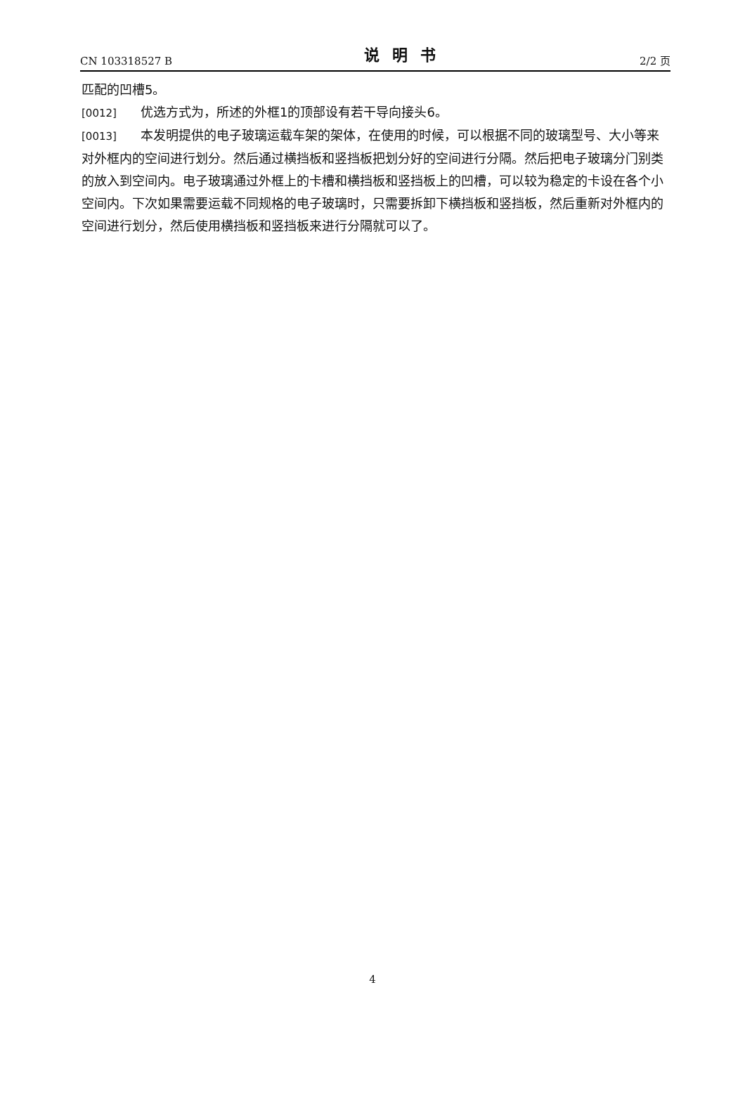CN 103318527 B 说明书 2/2 页
匹配的凹槽5。
[0012] 优选方式为，所述的外框1的顶部设有若干导向接头6。
[0013] 本发明提供的电子玻璃运载车架的架体，在使用的时候，可以根据不同的玻璃型号、大小等来对外框内的空间进行划分。然后通过横挡板和竖挡板把划分好的空间进行分隔。然后把电子玻璃分门别类的放入到空间内。电子玻璃通过外框上的卡槽和横挡板和竖挡板上的凹槽，可以较为稳定的卡设在各个小空间内。下次如果需要运载不同规格的电子玻璃时，只需要拆卸下横挡板和竖挡板，然后重新对外框内的空间进行划分，然后使用横挡板和竖挡板来进行分隔就可以了。
4